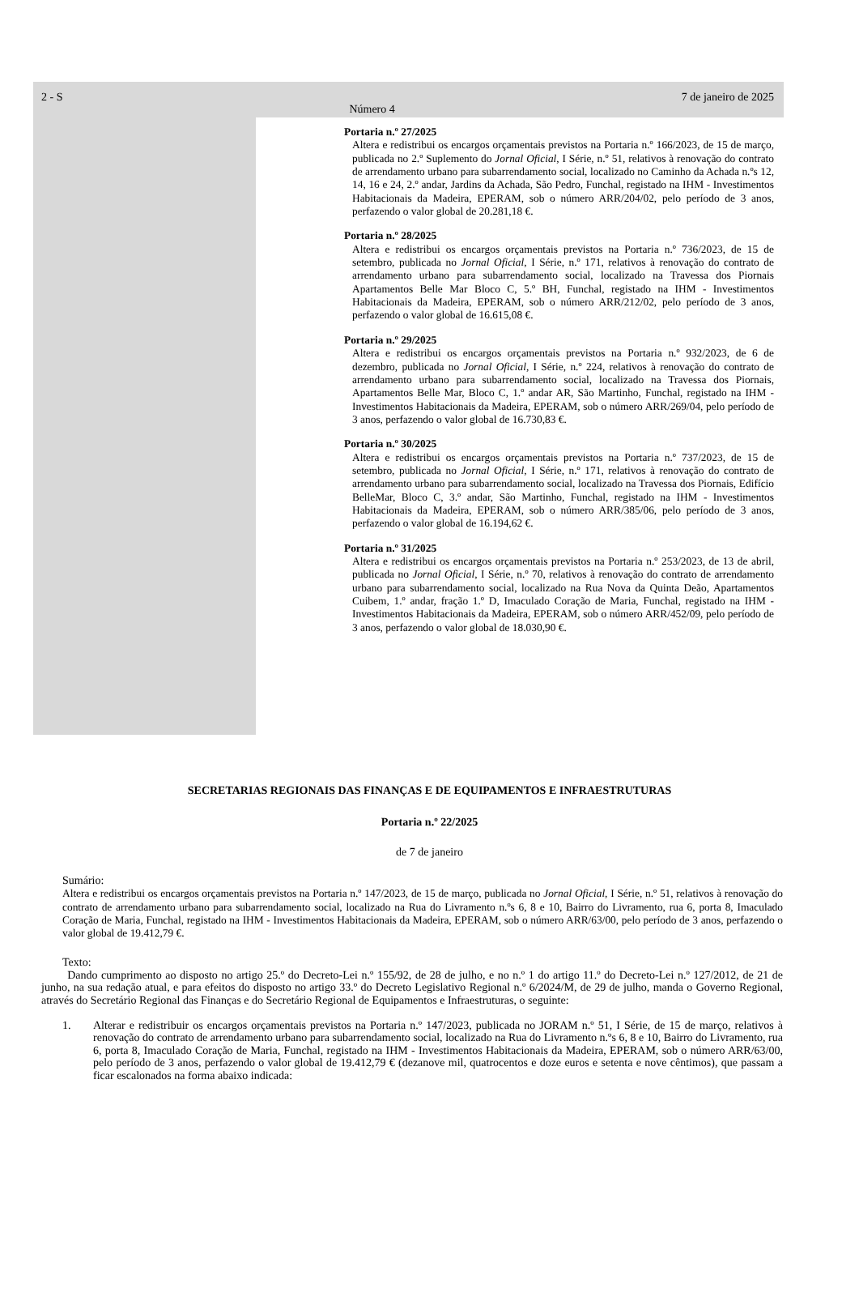2 - S
Número 4
7 de janeiro de 2025
Portaria n.º 27/2025
Altera e redistribui os encargos orçamentais previstos na Portaria n.º 166/2023, de 15 de março, publicada no 2.º Suplemento do Jornal Oficial, I Série, n.º 51, relativos à renovação do contrato de arrendamento urbano para subarrendamento social, localizado no Caminho da Achada n.ºs 12, 14, 16 e 24, 2.º andar, Jardins da Achada, São Pedro, Funchal, registado na IHM - Investimentos Habitacionais da Madeira, EPERAM, sob o número ARR/204/02, pelo período de 3 anos, perfazendo o valor global de 20.281,18 €.
Portaria n.º 28/2025
Altera e redistribui os encargos orçamentais previstos na Portaria n.º 736/2023, de 15 de setembro, publicada no Jornal Oficial, I Série, n.º 171, relativos à renovação do contrato de arrendamento urbano para subarrendamento social, localizado na Travessa dos Piornais Apartamentos Belle Mar Bloco C, 5.º BH, Funchal, registado na IHM - Investimentos Habitacionais da Madeira, EPERAM, sob o número ARR/212/02, pelo período de 3 anos, perfazendo o valor global de 16.615,08 €.
Portaria n.º 29/2025
Altera e redistribui os encargos orçamentais previstos na Portaria n.º 932/2023, de 6 de dezembro, publicada no Jornal Oficial, I Série, n.º 224, relativos à renovação do contrato de arrendamento urbano para subarrendamento social, localizado na Travessa dos Piornais, Apartamentos Belle Mar, Bloco C, 1.º andar AR, São Martinho, Funchal, registado na IHM - Investimentos Habitacionais da Madeira, EPERAM, sob o número ARR/269/04, pelo período de 3 anos, perfazendo o valor global de 16.730,83 €.
Portaria n.º 30/2025
Altera e redistribui os encargos orçamentais previstos na Portaria n.º 737/2023, de 15 de setembro, publicada no Jornal Oficial, I Série, n.º 171, relativos à renovação do contrato de arrendamento urbano para subarrendamento social, localizado na Travessa dos Piornais, Edifício BelleMar, Bloco C, 3.º andar, São Martinho, Funchal, registado na IHM - Investimentos Habitacionais da Madeira, EPERAM, sob o número ARR/385/06, pelo período de 3 anos, perfazendo o valor global de 16.194,62 €.
Portaria n.º 31/2025
Altera e redistribui os encargos orçamentais previstos na Portaria n.º 253/2023, de 13 de abril, publicada no Jornal Oficial, I Série, n.º 70, relativos à renovação do contrato de arrendamento urbano para subarrendamento social, localizado na Rua Nova da Quinta Deão, Apartamentos Cuibem, 1.º andar, fração 1.º D, Imaculado Coração de Maria, Funchal, registado na IHM - Investimentos Habitacionais da Madeira, EPERAM, sob o número ARR/452/09, pelo período de 3 anos, perfazendo o valor global de 18.030,90 €.
SECRETARIAS REGIONAIS DAS FINANÇAS E DE EQUIPAMENTOS E INFRAESTRUTURAS
Portaria n.º 22/2025
de 7 de janeiro
Sumário:
Altera e redistribui os encargos orçamentais previstos na Portaria n.º 147/2023, de 15 de março, publicada no Jornal Oficial, I Série, n.º 51, relativos à renovação do contrato de arrendamento urbano para subarrendamento social, localizado na Rua do Livramento n.ºs 6, 8 e 10, Bairro do Livramento, rua 6, porta 8, Imaculado Coração de Maria, Funchal, registado na IHM - Investimentos Habitacionais da Madeira, EPERAM, sob o número ARR/63/00, pelo período de 3 anos, perfazendo o valor global de 19.412,79 €.
Texto:
Dando cumprimento ao disposto no artigo 25.º do Decreto-Lei n.º 155/92, de 28 de julho, e no n.º 1 do artigo 11.º do Decreto-Lei n.º 127/2012, de 21 de junho, na sua redação atual, e para efeitos do disposto no artigo 33.º do Decreto Legislativo Regional n.º 6/2024/M, de 29 de julho, manda o Governo Regional, através do Secretário Regional das Finanças e do Secretário Regional de Equipamentos e Infraestruturas, o seguinte:
1. Alterar e redistribuir os encargos orçamentais previstos na Portaria n.º 147/2023, publicada no JORAM n.º 51, I Série, de 15 de março, relativos à renovação do contrato de arrendamento urbano para subarrendamento social, localizado na Rua do Livramento n.ºs 6, 8 e 10, Bairro do Livramento, rua 6, porta 8, Imaculado Coração de Maria, Funchal, registado na IHM - Investimentos Habitacionais da Madeira, EPERAM, sob o número ARR/63/00, pelo período de 3 anos, perfazendo o valor global de 19.412,79 € (dezanove mil, quatrocentos e doze euros e setenta e nove cêntimos), que passam a ficar escalonados na forma abaixo indicada: